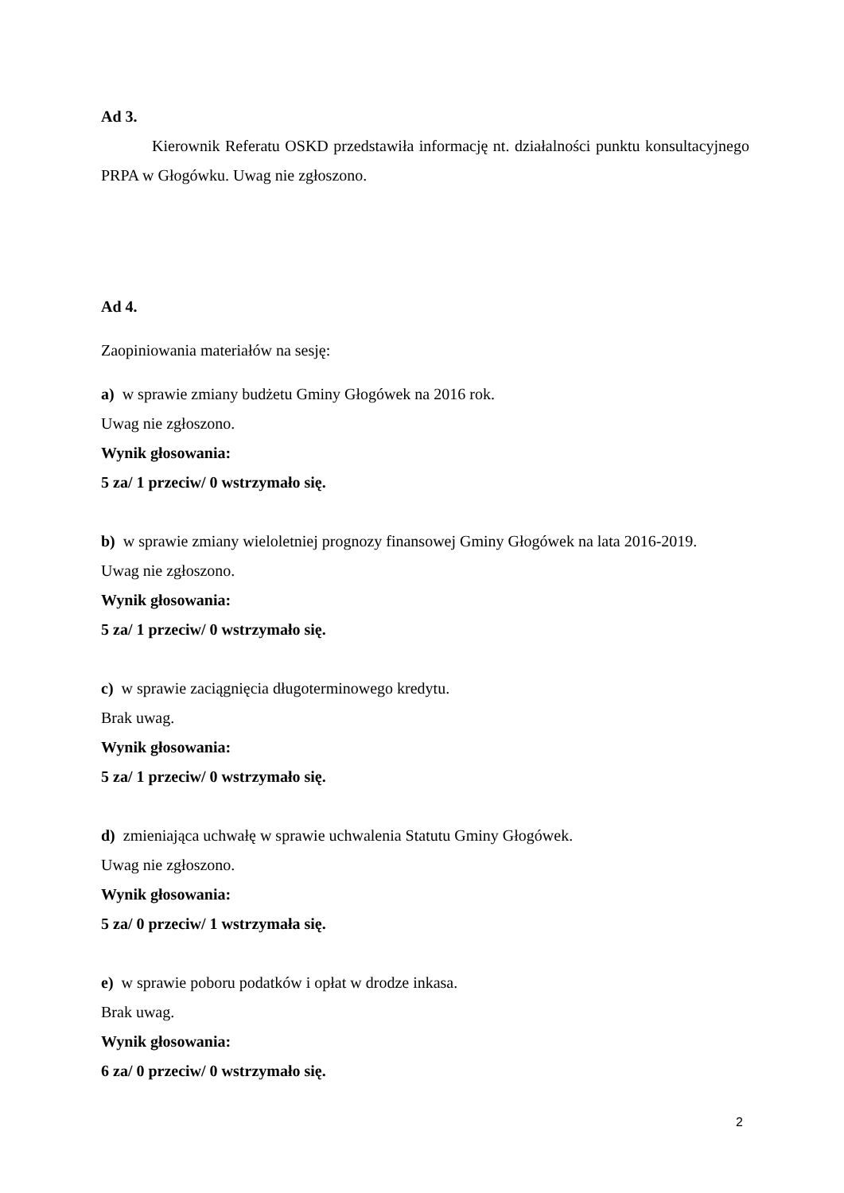Ad 3.
Kierownik Referatu OSKD przedstawiła informację nt. działalności punktu konsultacyjnego PRPA w Głogówku. Uwag nie zgłoszono.
Ad 4.
Zaopiniowania materiałów na sesję:
a) w sprawie zmiany budżetu Gminy Głogówek na 2016 rok.
Uwag nie zgłoszono.
Wynik głosowania:
5 za/ 1 przeciw/ 0 wstrzymało się.
b) w sprawie zmiany wieloletniej prognozy finansowej Gminy Głogówek na lata 2016-2019.
Uwag nie zgłoszono.
Wynik głosowania:
5 za/ 1 przeciw/ 0 wstrzymało się.
c) w sprawie zaciągnięcia długoterminowego kredytu.
Brak uwag.
Wynik głosowania:
5 za/ 1 przeciw/ 0 wstrzymało się.
d) zmieniająca uchwałę w sprawie uchwalenia Statutu Gminy Głogówek.
Uwag nie zgłoszono.
Wynik głosowania:
5 za/ 0 przeciw/ 1 wstrzymała się.
e) w sprawie poboru podatków i opłat w drodze inkasa.
Brak uwag.
Wynik głosowania:
6 za/ 0 przeciw/ 0 wstrzymało się.
2